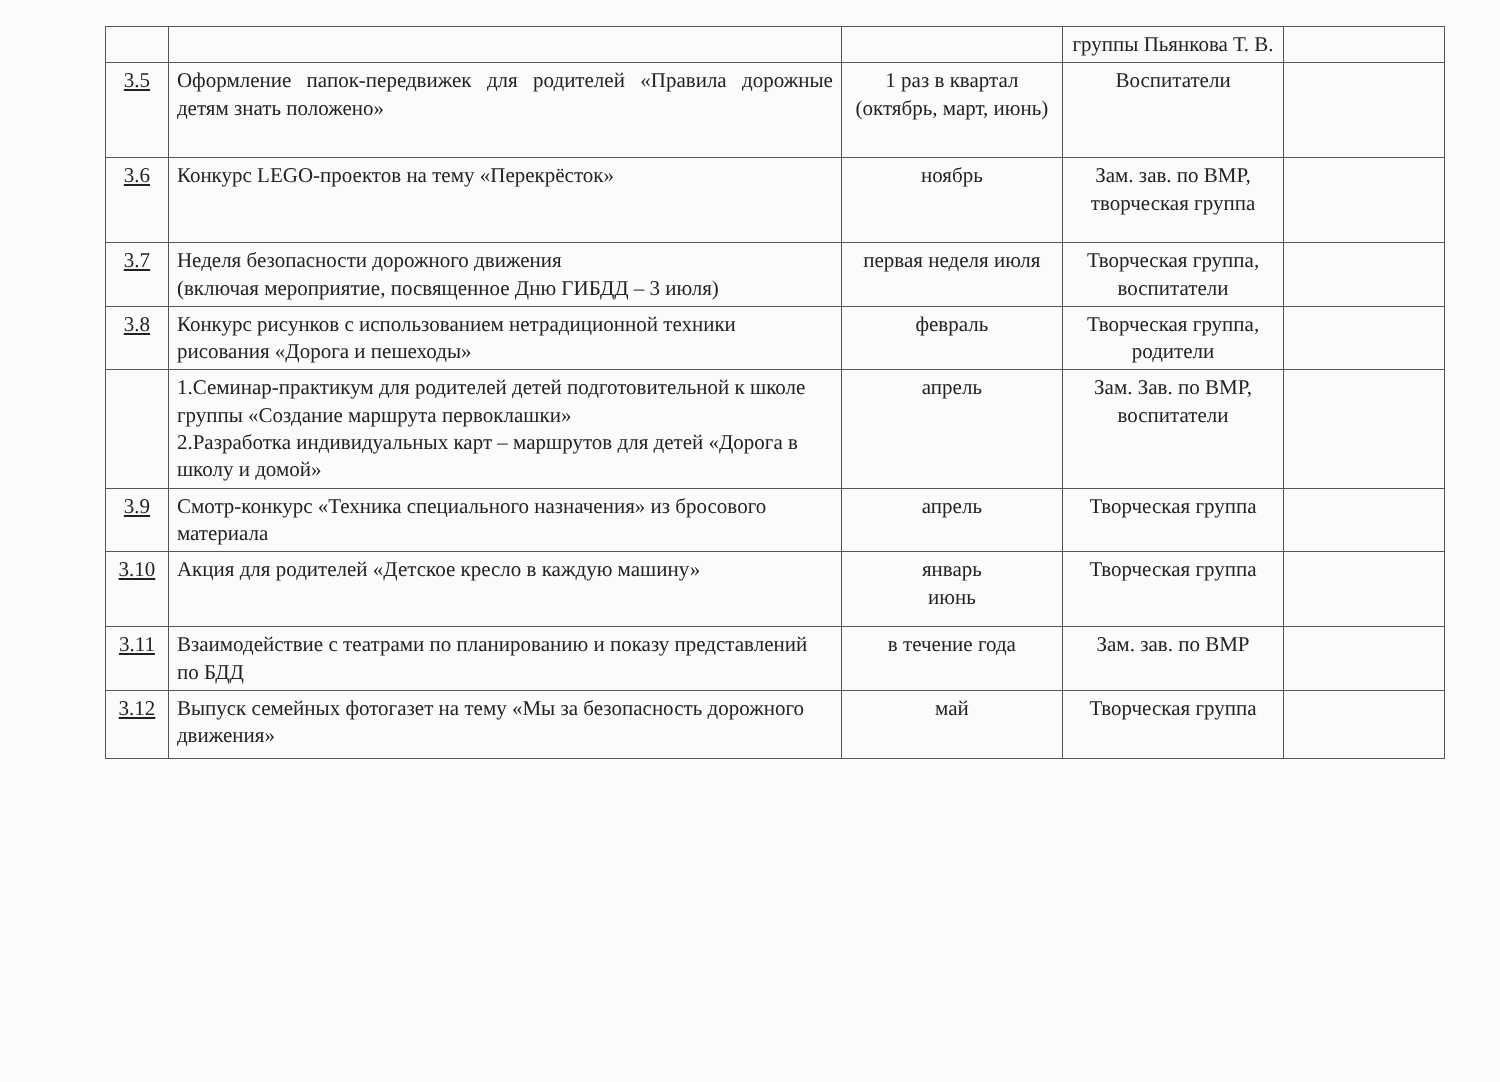| | | | группы Пьянкова Т. В. | |
| 3.5 | Оформление папок-передвижек для родителей «Правила дорожные детям знать положено» | 1 раз в квартал (октябрь, март, июнь) | Воспитатели | |
| 3.6 | Конкурс LEGO-проектов на тему «Перекрёсток» | ноябрь | Зам. зав. по ВМР, творческая группа | |
| 3.7 | Неделя безопасности дорожного движения (включая мероприятие, посвященное Дню ГИБДД – 3 июля) | первая неделя июля | Творческая группа, воспитатели | |
| 3.8 | Конкурс рисунков с использованием нетрадиционной техники рисования «Дорога и пешеходы» | февраль | Творческая группа, родители | |
| | 1.Семинар-практикум для родителей детей подготовительной к школе группы «Создание маршрута первоклашки» 2.Разработка индивидуальных карт – маршрутов для детей «Дорога в школу и домой» | апрель | Зам. Зав. по ВМР, воспитатели | |
| 3.9 | Смотр-конкурс «Техника специального назначения» из бросового материала | апрель | Творческая группа | |
| 3.10 | Акция для родителей «Детское кресло в каждую машину» | январь июнь | Творческая группа | |
| 3.11 | Взаимодействие с театрами по планированию и показу представлений по БДД | в течение года | Зам. зав. по ВМР | |
| 3.12 | Выпуск семейных фотогазет на тему «Мы за безопасность дорожного движения» | май | Творческая группа | |